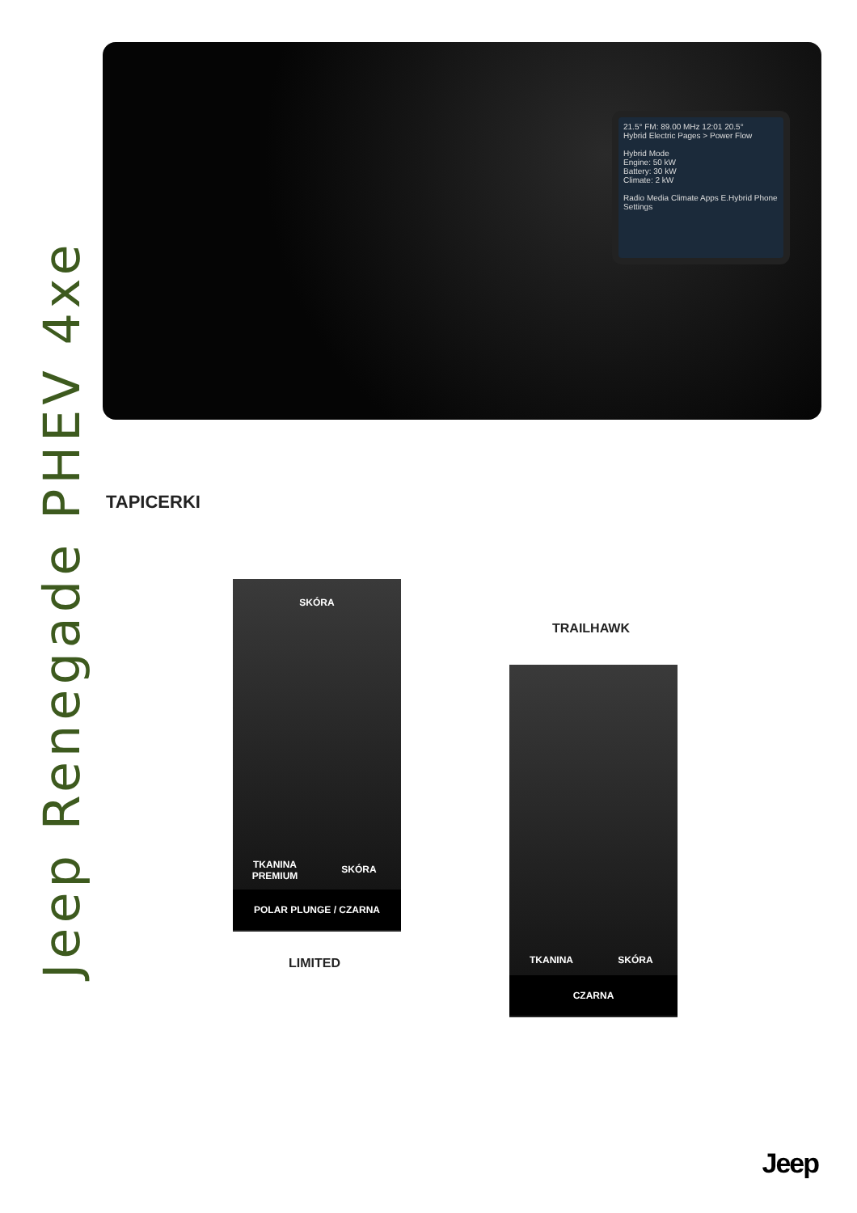Jeep Renegade PHEV 4xe
21.5° FM: 89.00 MHz 12:01 20.5°
Hybrid Electric Pages > Power Flow
Hybrid Mode
Engine: 50 kW
Battery: 30 kW
Climate: 2 kW
Radio Media Climate Apps E.Hybrid Phone Settings
TAPICERKI
SKÓRA
TKANINA PREMIUM
SKÓRA
POLAR PLUNGE / CZARNA
LIMITED
TRAILHAWK
TKANINA SKÓRA
CZARNA
Jeep